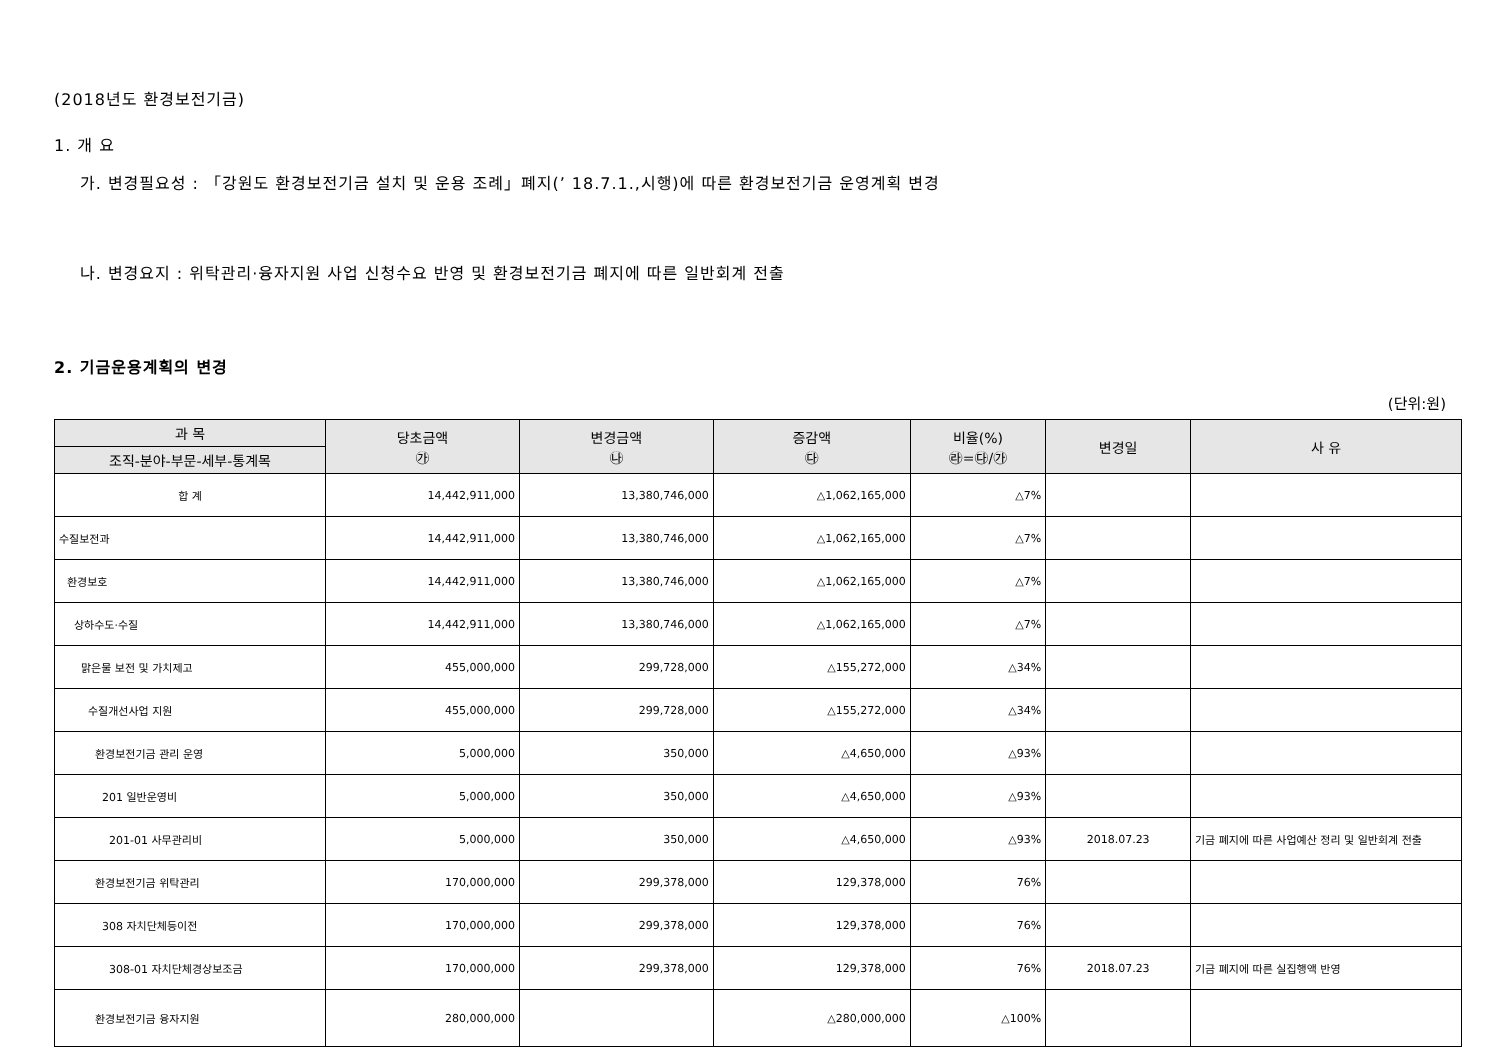(2018년도 환경보전기금)
1. 개 요
가. 변경필요성 : 「강원도 환경보전기금 설치 및 운용 조례」폐지(’ 18.7.1.,시행)에 따른 환경보전기금 운영계획 변경
나. 변경요지 : 위탁관리·융자지원 사업 신청수요 반영 및 환경보전기금 폐지에 따른 일반회계 전출
2. 기금운용계획의 변경
(단위:원)
| 과 목 | 당초금액 ㉮ | 변경금액 ㉯ | 증감액 ㉰ | 비율(%) ㉱=㉰/㉮ | 변경일 | 사 유 |
| --- | --- | --- | --- | --- | --- | --- |
| 조직-분야-부문-세부-통계목 | | | | | | |
| 합 계 | 14,442,911,000 | 13,380,746,000 | △1,062,165,000 | △7% | | |
| 수질보전과 | 14,442,911,000 | 13,380,746,000 | △1,062,165,000 | △7% | | |
| 환경보호 | 14,442,911,000 | 13,380,746,000 | △1,062,165,000 | △7% | | |
| 상하수도·수질 | 14,442,911,000 | 13,380,746,000 | △1,062,165,000 | △7% | | |
| 맑은물 보전 및 가치제고 | 455,000,000 | 299,728,000 | △155,272,000 | △34% | | |
| 수질개선사업 지원 | 455,000,000 | 299,728,000 | △155,272,000 | △34% | | |
| 환경보전기금 관리 운영 | 5,000,000 | 350,000 | △4,650,000 | △93% | | |
| 201 일반운영비 | 5,000,000 | 350,000 | △4,650,000 | △93% | | |
| 201-01 사무관리비 | 5,000,000 | 350,000 | △4,650,000 | △93% | 2018.07.23 | 기금 폐지에 따른 사업예산 정리 및 일반회계 전출 |
| 환경보전기금 위탁관리 | 170,000,000 | 299,378,000 | 129,378,000 | 76% | | |
| 308 자치단체등이전 | 170,000,000 | 299,378,000 | 129,378,000 | 76% | | |
| 308-01 자치단체경상보조금 | 170,000,000 | 299,378,000 | 129,378,000 | 76% | 2018.07.23 | 기금 폐지에 따른 실집행액 반영 |
| 환경보전기금 융자지원 | 280,000,000 | | △280,000,000 | △100% | | |